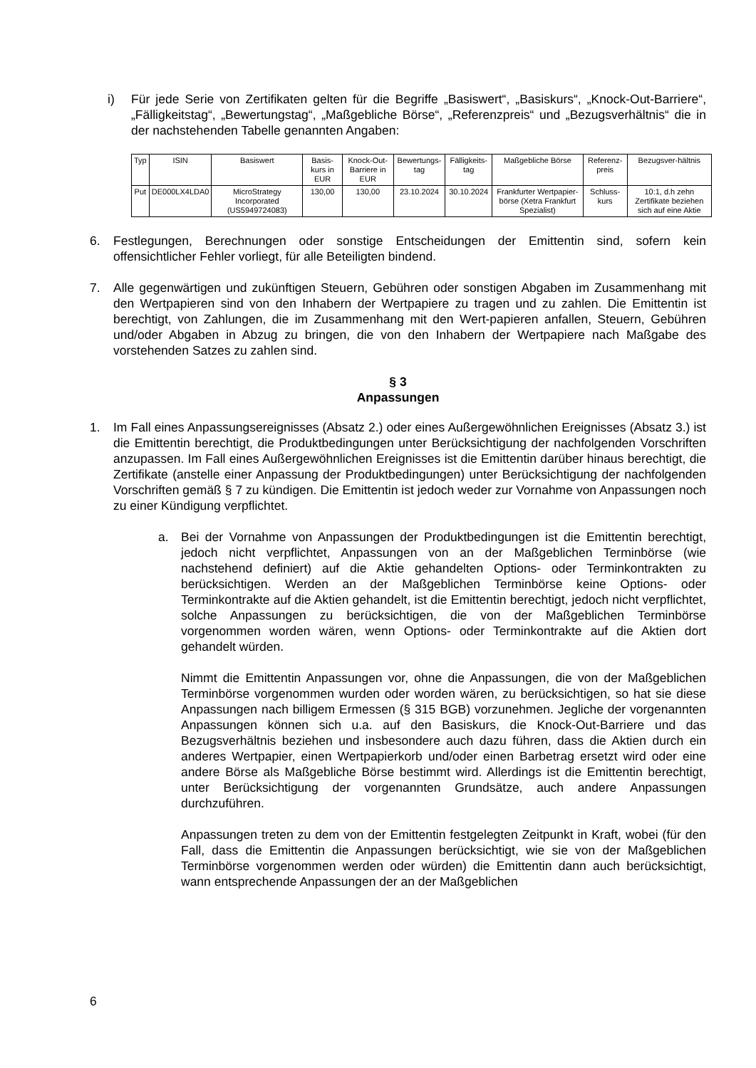i) Für jede Serie von Zertifikaten gelten für die Begriffe „Basiswert“, „Basiskurs“, „Knock-Out-Barriere“, „Fälligkeitstag“, „Bewertungstag“, „Maßgebliche Börse“, „Referenzpreis“ und „Bezugsverhältnis“ die in der nachstehenden Tabelle genannten Angaben:
| Typ | ISIN | Basiswert | Basis-kurs in EUR | Knock-Out-Barriere in EUR | Bewertungs-tag | Fälligkeits-tag | Maßgebliche Börse | Referenz-preis | Bezugsver-hältnis |
| --- | --- | --- | --- | --- | --- | --- | --- | --- | --- |
| Put | DE000LX4LDA0 | MicroStrategy Incorporated (US5949724083) | 130,00 | 130,00 | 23.10.2024 | 30.10.2024 | Frankfurter Wertpapier-börse (Xetra Frankfurt Spezialist) | Schluss-kurs | 10:1, d.h zehn Zertifikate beziehen sich auf eine Aktie |
6. Festlegungen, Berechnungen oder sonstige Entscheidungen der Emittentin sind, sofern kein offensichtlicher Fehler vorliegt, für alle Beteiligten bindend.
7. Alle gegenwärtigen und zukünftigen Steuern, Gebühren oder sonstigen Abgaben im Zusammenhang mit den Wertpapieren sind von den Inhabern der Wertpapiere zu tragen und zu zahlen. Die Emittentin ist berechtigt, von Zahlungen, die im Zusammenhang mit den Wert-papieren anfallen, Steuern, Gebühren und/oder Abgaben in Abzug zu bringen, die von den Inhabern der Wertpapiere nach Maßgabe des vorstehenden Satzes zu zahlen sind.
§ 3
Anpassungen
1. Im Fall eines Anpassungsereignisses (Absatz 2.) oder eines Außergewöhnlichen Ereignisses (Absatz 3.) ist die Emittentin berechtigt, die Produktbedingungen unter Berücksichtigung der nachfolgenden Vorschriften anzupassen. Im Fall eines Außergewöhnlichen Ereignisses ist die Emittentin darüber hinaus berechtigt, die Zertifikate (anstelle einer Anpassung der Produktbedingungen) unter Berücksichtigung der nachfolgenden Vorschriften gemäß § 7 zu kündigen. Die Emittentin ist jedoch weder zur Vornahme von Anpassungen noch zu einer Kündigung verpflichtet.
a. Bei der Vornahme von Anpassungen der Produktbedingungen ist die Emittentin berechtigt, jedoch nicht verpflichtet, Anpassungen von an der Maßgeblichen Terminbörse (wie nachstehend definiert) auf die Aktie gehandelten Options- oder Terminkontrakten zu berücksichtigen. Werden an der Maßgeblichen Terminbörse keine Options- oder Terminkontrakte auf die Aktien gehandelt, ist die Emittentin berechtigt, jedoch nicht verpflichtet, solche Anpassungen zu berücksichtigen, die von der Maßgeblichen Terminbörse vorgenommen worden wären, wenn Options- oder Terminkontrakte auf die Aktien dort gehandelt würden.
Nimmt die Emittentin Anpassungen vor, ohne die Anpassungen, die von der Maßgeblichen Terminbörse vorgenommen wurden oder worden wären, zu berücksichtigen, so hat sie diese Anpassungen nach billigem Ermessen (§ 315 BGB) vorzunehmen. Jegliche der vorgenannten Anpassungen können sich u.a. auf den Basiskurs, die Knock-Out-Barriere und das Bezugsverhältnis beziehen und insbesondere auch dazu führen, dass die Aktien durch ein anderes Wertpapier, einen Wertpapierkorb und/oder einen Barbetrag ersetzt wird oder eine andere Börse als Maßgebliche Börse bestimmt wird. Allerdings ist die Emittentin berechtigt, unter Berücksichtigung der vorgenannten Grundsätze, auch andere Anpassungen durchzuführen.
Anpassungen treten zu dem von der Emittentin festgelegten Zeitpunkt in Kraft, wobei (für den Fall, dass die Emittentin die Anpassungen berücksichtigt, wie sie von der Maßgeblichen Terminbörse vorgenommen werden oder würden) die Emittentin dann auch berücksichtigt, wann entsprechende Anpassungen der an der Maßgeblichen
6